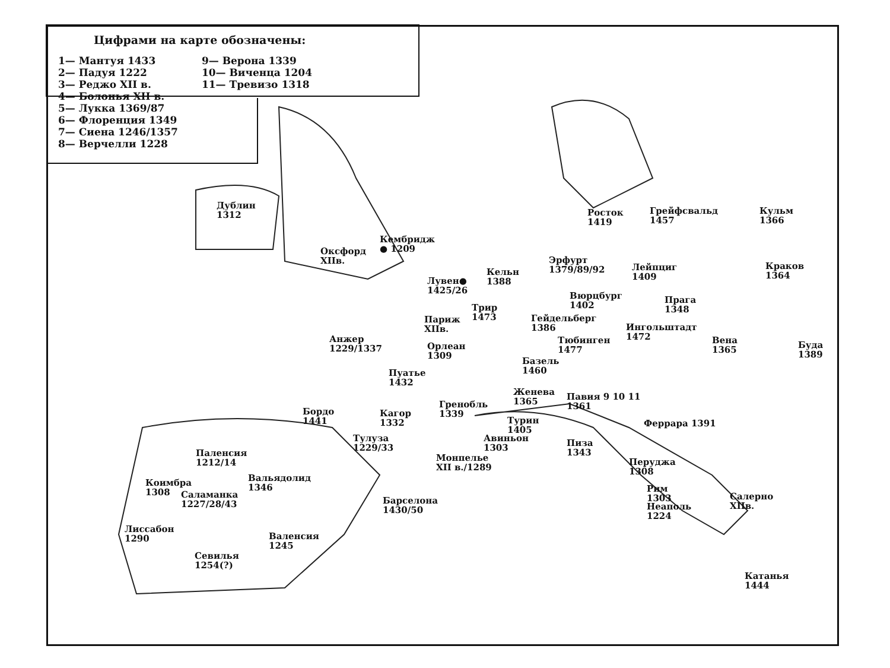Цифрами на карте обозначены:
1— Мантуя 1433
2— Падуя 1222
3— Реджо XII в.
4— Болонья XII в.
5— Лукка 1369/87
6— Флоренция 1349
7— Сиена 1246/1357
8— Верчелли 1228
9— Верона 1339
10— Виченца 1204
11— Тревизо 1318
Дублин
1312
Кембридж
● 1209
Оксфорд
XIIв.
Лувен●
1425/26
Кельн
1388
Росток
1419
Грейфсвальд
1457
Кульм
1366
Эрфурт
1379/89/92
Лейпциг
1409
Краков
1364
Вюрцбург
1402
Прага
1348
Трир
1473
Гейдельберг
1386
Париж
XIIв.
Ингольштадт
1472
Анжер
1229/1337
Орлеан
1309
Тюбинген
1477
Вена
1365
Буда
1389
Базель
1460
Пуатье
1432
Женева
1365
Павия 9 10 11
1361
Гренобль
1339
Бордо
1441
Кагор
1332
Турин
1405
Феррара 1391
Тулуза
1229/33
Авиньон
1303
Пиза
1343
Паленсия
1212/14
Монпелье
XII в./1289
Перуджа
1308
Вальядолид
1346
Коимбра
1308
Саламанка
1227/28/43
Рим
1303
Салерно
XIIв.
Барселона
1430/50
Неаполь
1224
Лиссабон
1290
Валенсия
1245
Севилья
1254(?)
Катанья
1444